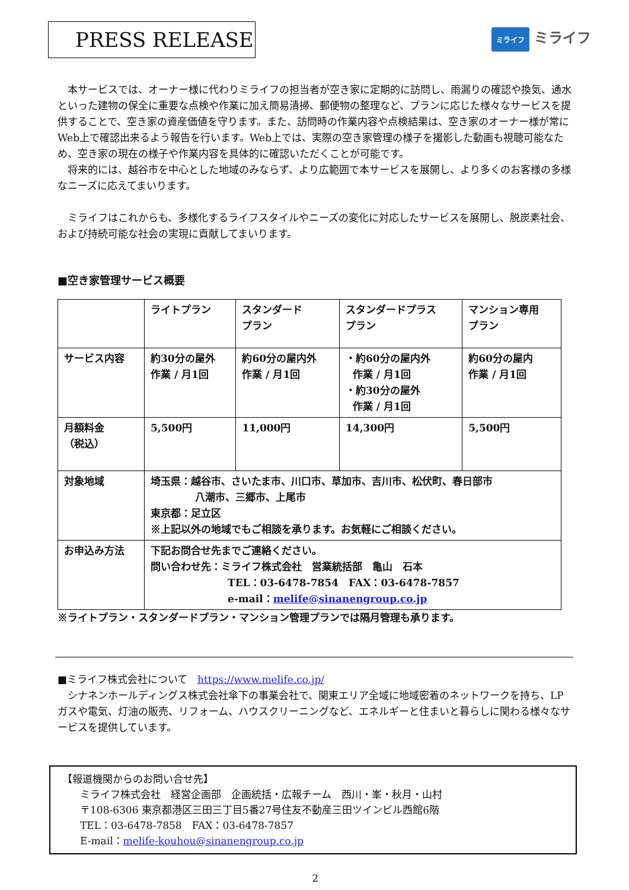PRESS RELEASE
ミライフ ミライフ
本サービスでは、オーナー様に代わりミライフの担当者が空き家に定期的に訪問し、雨漏りの確認や換気、通水といった建物の保全に重要な点検や作業に加え簡易清掃、郵便物の整理など、プランに応じた様々なサービスを提供することで、空き家の資産価値を守ります。また、訪問時の作業内容や点検結果は、空き家のオーナー様が常にWeb上で確認出来るよう報告を行います。Web上では、実際の空き家管理の様子を撮影した動画も視聴可能なため、空き家の現在の様子や作業内容を具体的に確認いただくことが可能です。
将来的には、越谷市を中心とした地域のみならず、より広範囲で本サービスを展開し、より多くのお客様の多様なニーズに応えてまいります。
ミライフはこれからも、多様化するライフスタイルやニーズの変化に対応したサービスを展開し、脱炭素社会、および持続可能な社会の実現に貢献してまいります。
■空き家管理サービス概要
| | ライトプラン | スタンダード プラン | スタンダードプラス プラン | マンション専用 プラン |
| サービス内容 | 約30分の屋外 作業 / 月1回 | 約60分の屋内外 作業 / 月1回 | ・約60分の屋内外 作業 / 月1回 ・約30分の屋外 作業 / 月1回 | 約60分の屋内 作業 / 月1回 |
| 月額料金 （税込） | 5,500円 | 11,000円 | 14,300円 | 5,500円 |
| 対象地域 | 埼玉県：越谷市、さいたま市、川口市、草加市、吉川市、松伏町、春日部市 八潮市、三郷市、上尾市 東京都：足立区 ※上記以外の地域でもご相談を承ります。お気軽にご相談ください。 | | | |
| お申込み方法 | 下記お問合せ先までご連絡ください。 問い合わせ先：ミライフ株式会社 営業統括部 亀山 石本 TEL：03-6478-7854 FAX：03-6478-7857 e-mail： melife@sinanengroup.co.jp | | | |
※ライトプラン・スタンダードプラン・マンション管理プランでは隔月管理も承ります。
■ミライフ株式会社について　https://www.melife.co.jp/
シナネンホールディングス株式会社傘下の事業会社で、関東エリア全域に地域密着のネットワークを持ち、LPガスや電気、灯油の販売、リフォーム、ハウスクリーニングなど、エネルギーと住まいと暮らしに関わる様々なサービスを提供しています。
【報道機関からのお問い合せ先】
ミライフ株式会社　経営企画部　企画統括・広報チーム　西川・峯・秋月・山村
〒108-6306 東京都港区三田三丁目5番27号住友不動産三田ツインビル西館6階
TEL：03-6478-7858　FAX：03-6478-7857
E-mail：melife-kouhou@sinanengroup.co.jp
2